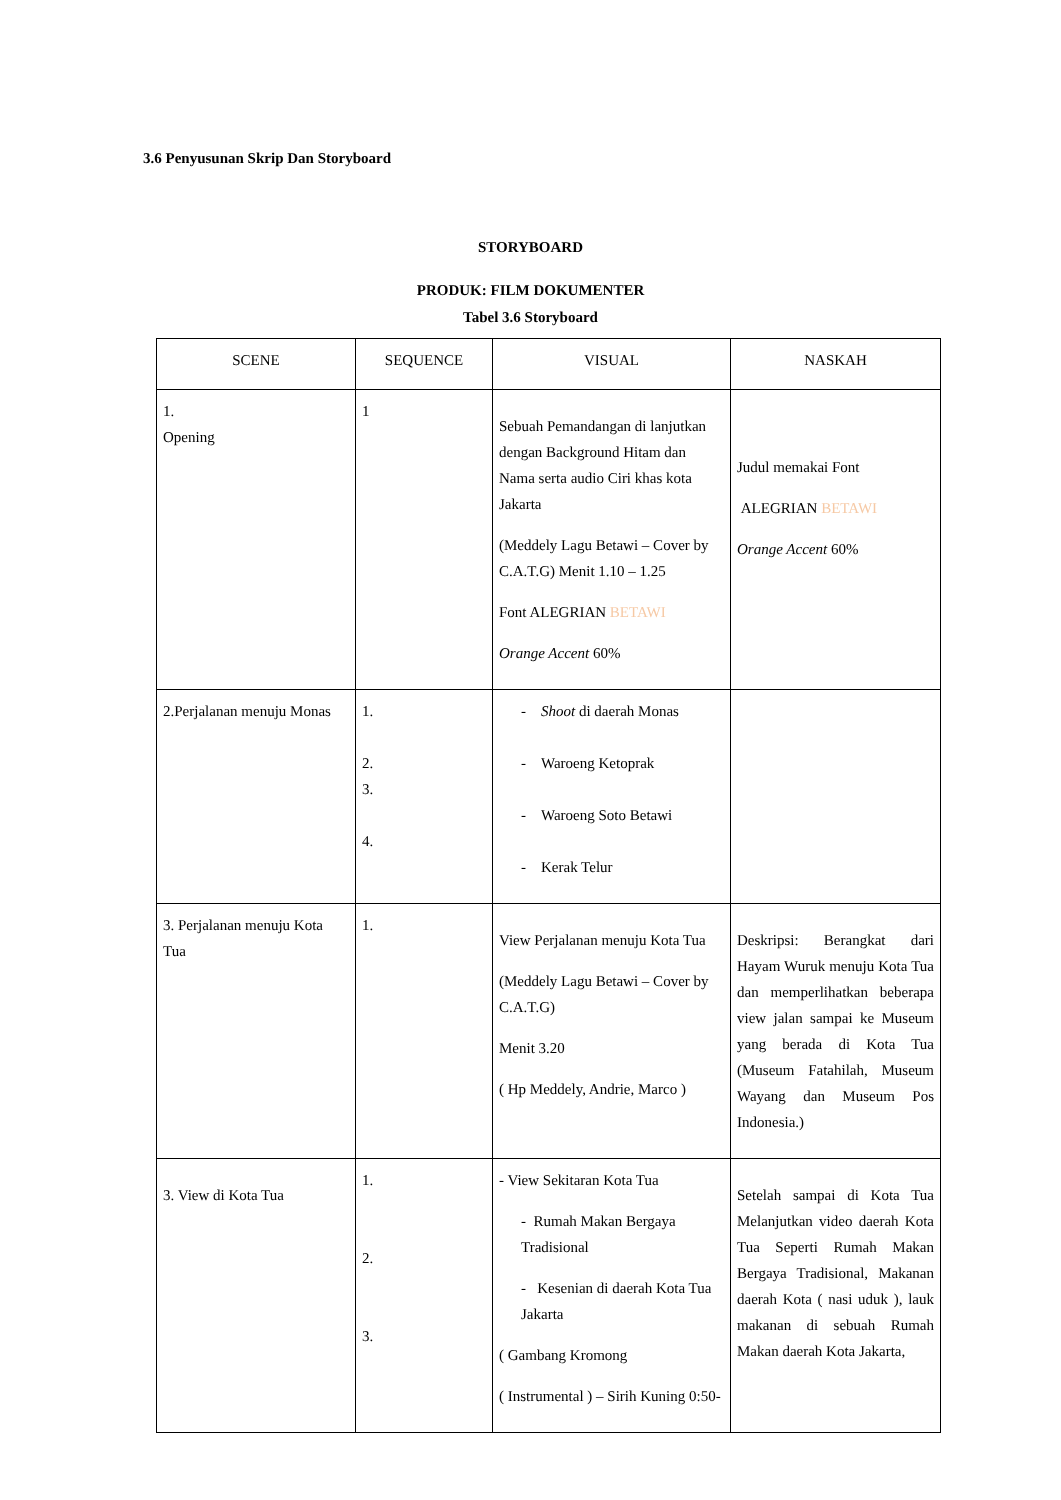3.6 Penyusunan Skrip Dan Storyboard
STORYBOARD
PRODUK: FILM DOKUMENTER
Tabel 3.6 Storyboard
| SCENE | SEQUENCE | VISUAL | NASKAH |
| --- | --- | --- | --- |
| 1. Opening | 1 | Sebuah Pemandangan di lanjutkan dengan Background Hitam dan Nama serta audio Ciri khas kota Jakarta (Meddely Lagu Betawi – Cover by C.A.T.G) Menit 1.10 – 1.25 Font ALEGRIAN BETAWI Orange Accent 60% | Judul memakai Font ALEGRIAN BETAWI Orange Accent 60% |
| 2.Perjalanan menuju Monas | 1. 2. 3. 4. | - Shoot di daerah Monas - Waroeng Ketoprak - Waroeng Soto Betawi - Kerak Telur | |
| 3. Perjalanan menuju Kota Tua | 1. | View Perjalanan menuju Kota Tua (Meddely Lagu Betawi – Cover by C.A.T.G) Menit 3.20 ( Hp Meddely, Andrie, Marco ) | Deskripsi: Berangkat dari Hayam Wuruk menuju Kota Tua dan memperlihatkan beberapa view jalan sampai ke Museum yang berada di Kota Tua (Museum Fatahilah, Museum Wayang dan Museum Pos Indonesia.) |
| 3. View di Kota Tua | 1. 2. 3. | - View Sekitaran Kota Tua - Rumah Makan Bergaya Tradisional - Kesenian di daerah Kota Tua Jakarta ( Gambang Kromong ( Instrumental ) – Sirih Kuning 0:50- | Setelah sampai di Kota Tua Melanjutkan video daerah Kota Tua Seperti Rumah Makan Bergaya Tradisional, Makanan daerah Kota ( nasi uduk ), lauk makanan di sebuah Rumah Makan daerah Kota Jakarta, |